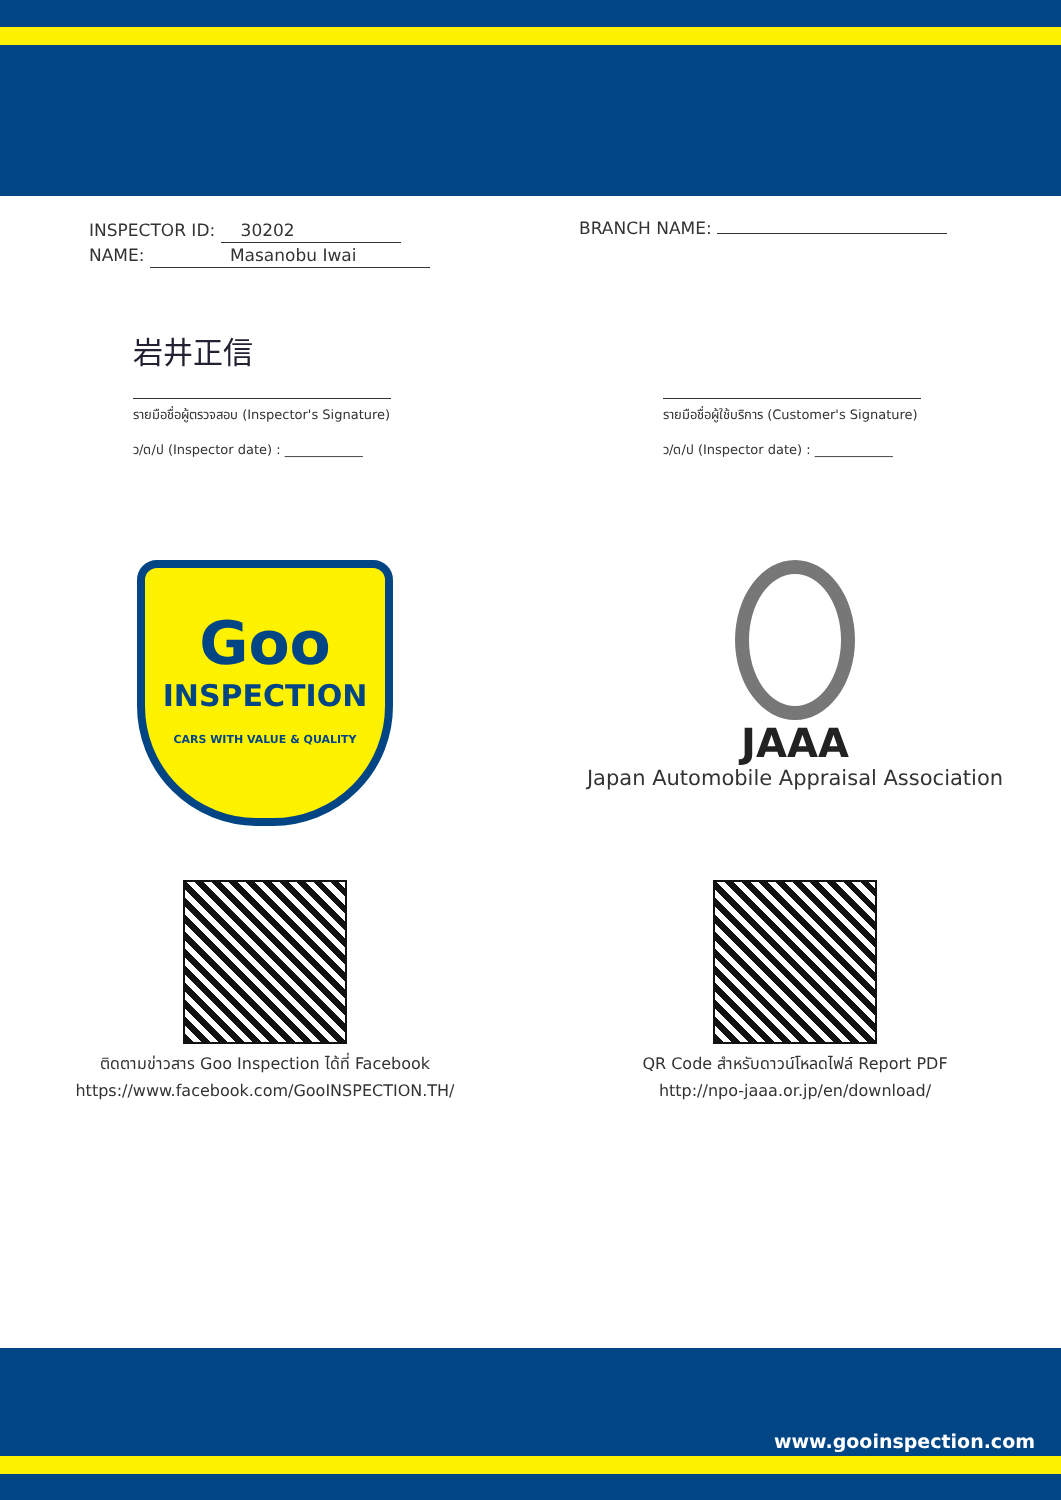INSPECTOR ID: 30202
NAME: Masanobu Iwai
BRANCH NAME:
岩井正信
รายมือชื่อผู้ตรวจสอบ (Inspector's Signature)
ว/ด/ป (Inspector date) : ____________
รายมือชื่อผู้ใช้บริการ (Customer's Signature)
ว/ด/ป (Inspector date) : ____________
Goo
INSPECTION
CARS WITH VALUE & QUALITY
JAAA
Japan Automobile Appraisal Association
ติดตามข่าวสาร Goo Inspection ได้ที่ Facebook
https://www.facebook.com/GooINSPECTION.TH/
QR Code สำหรับดาวน์โหลดไฟล์ Report PDF
http://npo-jaaa.or.jp/en/download/
www.gooinspection.com